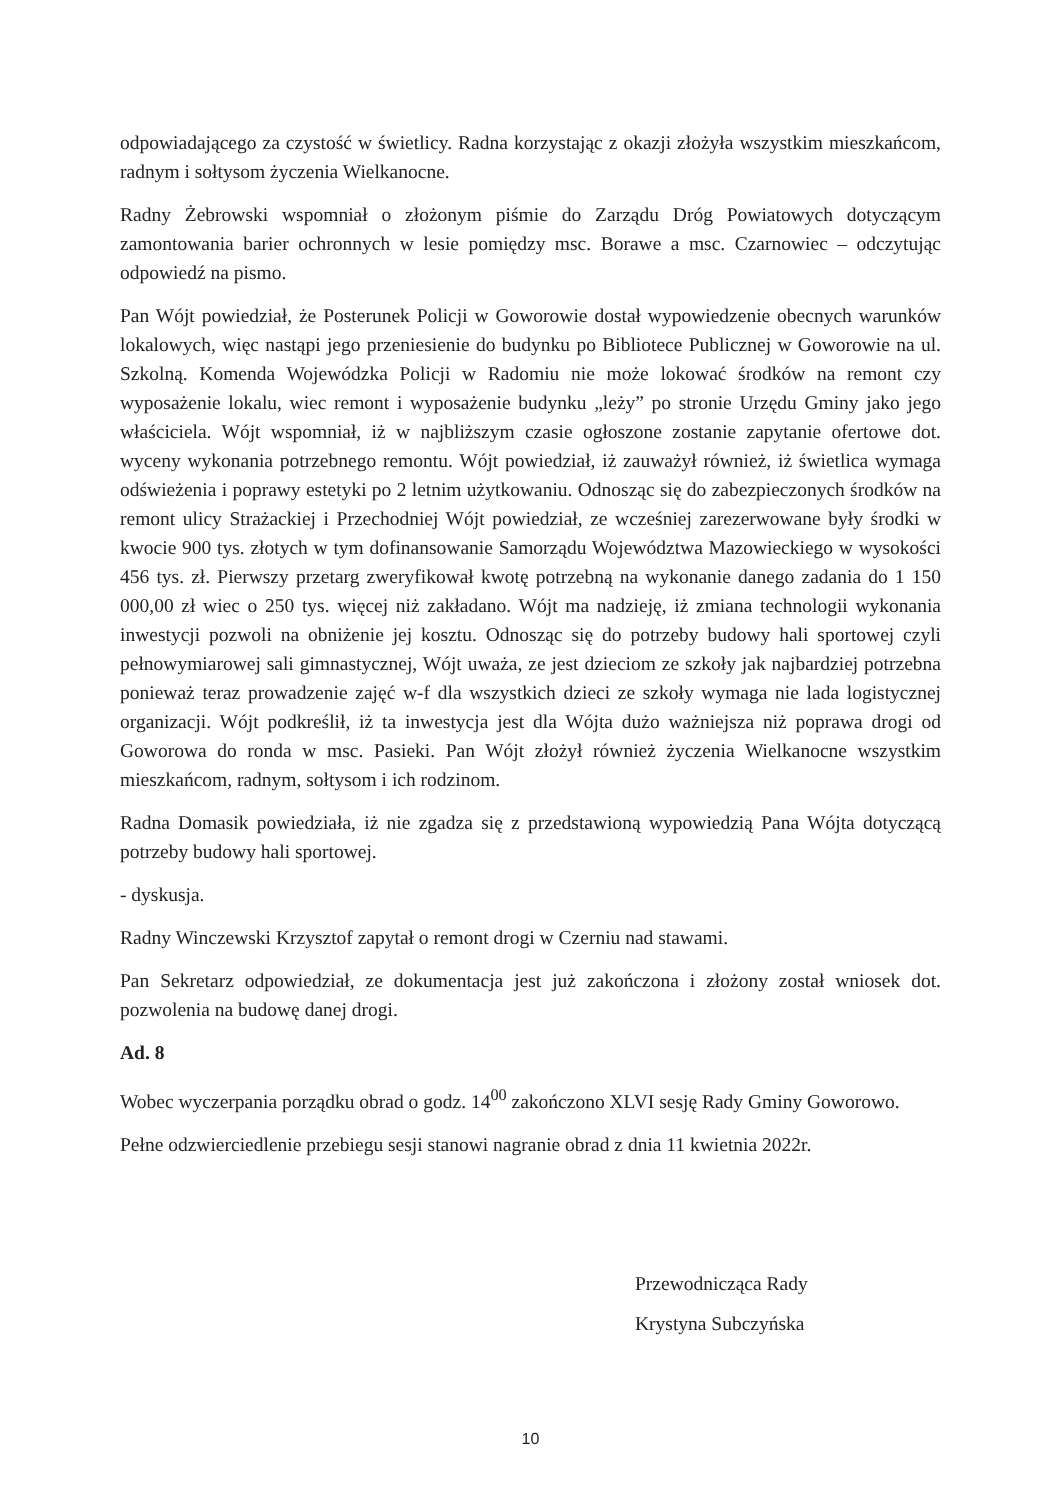odpowiadającego za czystość w świetlicy. Radna korzystając z okazji złożyła wszystkim mieszkańcom, radnym i sołtysom życzenia Wielkanocne.
Radny Żebrowski wspomniał o złożonym piśmie do Zarządu Dróg Powiatowych dotyczącym zamontowania barier ochronnych w lesie pomiędzy msc. Borawe a msc. Czarnowiec – odczytując odpowiedź na pismo.
Pan Wójt powiedział, że Posterunek Policji w Goworowie dostał wypowiedzenie obecnych warunków lokalowych, więc nastąpi jego przeniesienie do budynku po Bibliotece Publicznej w Goworowie na ul. Szkolną. Komenda Wojewódzka Policji w Radomiu nie może lokować środków na remont czy wyposażenie lokalu, wiec remont i wyposażenie budynku „leży” po stronie Urzędu Gminy jako jego właściciela. Wójt wspomniał, iż w najbliższym czasie ogłoszone zostanie zapytanie ofertowe dot. wyceny wykonania potrzebnego remontu. Wójt powiedział, iż zauważył również, iż świetlica wymaga odświeżenia i poprawy estetyki po 2 letnim użytkowaniu. Odnosząc się do zabezpieczonych środków na remont ulicy Strażackiej i Przechodniej Wójt powiedział, ze wcześniej zarezerwowane były środki w kwocie 900 tys. złotych w tym dofinansowanie Samorządu Województwa Mazowieckiego w wysokości 456 tys. zł. Pierwszy przetarg zweryfikował kwotę potrzebną na wykonanie danego zadania do 1 150 000,00 zł wiec o 250 tys. więcej niż zakładano. Wójt ma nadzieję, iż zmiana technologii wykonania inwestycji pozwoli na obniżenie jej kosztu. Odnosząc się do potrzeby budowy hali sportowej czyli pełnowymiarowej sali gimnastycznej, Wójt uważa, ze jest dzieciom ze szkoły jak najbardziej potrzebna ponieważ teraz prowadzenie zajęć w-f dla wszystkich dzieci ze szkoły wymaga nie lada logistycznej organizacji. Wójt podkreślił, iż ta inwestycja jest dla Wójta dużo ważniejsza niż poprawa drogi od Goworowa do ronda w msc. Pasieki. Pan Wójt złożył również życzenia Wielkanocne wszystkim mieszkańcom, radnym, sołtysom i ich rodzinom.
Radna Domasik powiedziała, iż nie zgadza się z przedstawioną wypowiedzią Pana Wójta dotyczącą potrzeby budowy hali sportowej.
- dyskusja.
Radny Winczewski Krzysztof zapytał o remont drogi w Czerniu nad stawami.
Pan Sekretarz odpowiedział, ze dokumentacja jest już zakończona i złożony został wniosek dot. pozwolenia na budowę danej drogi.
Ad. 8
Wobec wyczerpania porządku obrad o godz. 14<sup>00</sup> zakończono XLVI sesję Rady Gminy Goworowo.
Pełne odzwierciedlenie przebiegu sesji stanowi nagranie obrad z dnia 11 kwietnia 2022r.
Przewodnicząca Rady
Krystyna Subczyńska
10